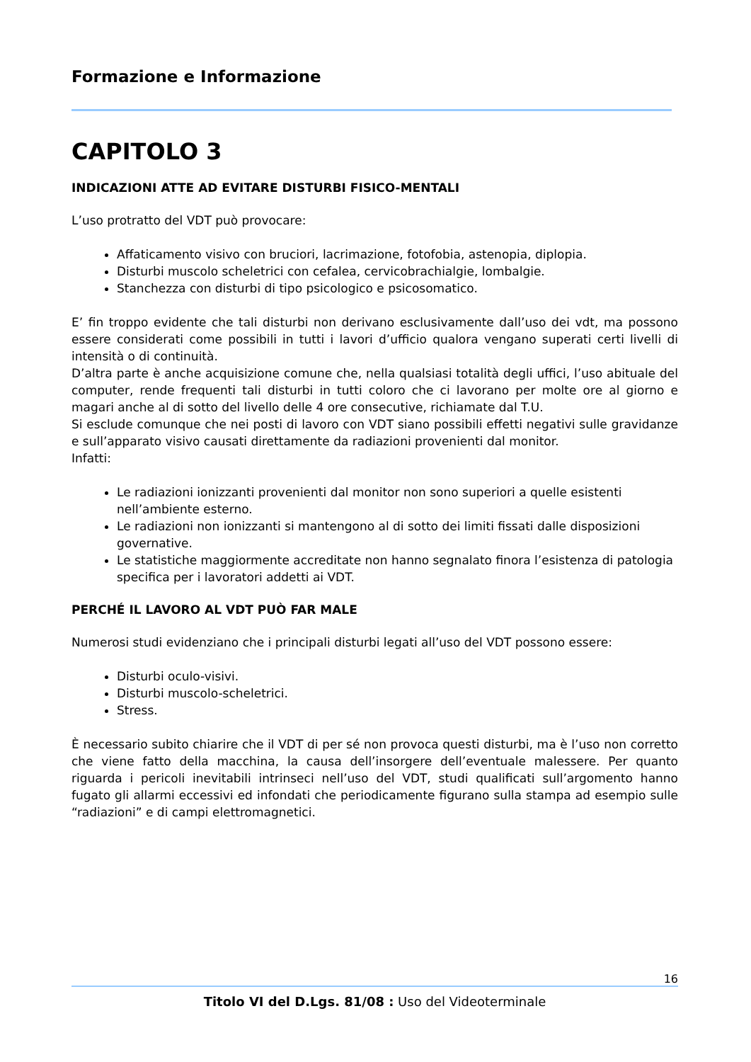Formazione e Informazione
CAPITOLO 3
INDICAZIONI ATTE AD EVITARE DISTURBI FISICO-MENTALI
L’uso protratto del VDT può provocare:
Affaticamento visivo con bruciori, lacrimazione, fotofobia, astenopia, diplopia.
Disturbi muscolo scheletrici con cefalea, cervicobrachialgie, lombalgie.
Stanchezza con disturbi di tipo psicologico e psicosomatico.
E’ fin troppo evidente che tali disturbi non derivano esclusivamente dall’uso dei vdt, ma possono essere considerati come possibili in tutti i lavori d’ufficio qualora vengano superati certi livelli di intensità o di continuità.
D’altra parte è anche acquisizione comune che, nella qualsiasi totalità degli uffici, l’uso abituale del computer, rende frequenti tali disturbi in tutti coloro che ci lavorano per molte ore al giorno e magari anche al di sotto del livello delle 4 ore consecutive, richiamate dal T.U.
Si esclude comunque che nei posti di lavoro con VDT siano possibili effetti negativi sulle gravidanze e sull’apparato visivo causati direttamente da radiazioni provenienti dal monitor.
Infatti:
Le radiazioni ionizzanti provenienti dal monitor non sono superiori a quelle esistenti nell’ambiente esterno.
Le radiazioni non ionizzanti si mantengono al di sotto dei limiti fissati dalle disposizioni governative.
Le statistiche maggiormente accreditate non hanno segnalato finora l’esistenza di patologia specifica per i lavoratori addetti ai VDT.
PERCHÉ IL LAVORO AL VDT PUÒ FAR MALE
Numerosi studi evidenziano che i principali disturbi legati all’uso del VDT possono essere:
Disturbi oculo-visivi.
Disturbi muscolo-scheletrici.
Stress.
È necessario subito chiarire che il VDT di per sé non provoca questi disturbi, ma è l’uso non corretto che viene fatto della macchina, la causa dell’insorgere dell’eventuale malessere. Per quanto riguarda i pericoli inevitabili intrinseci nell’uso del VDT, studi qualificati sull’argomento hanno fugato gli allarmi eccessivi ed infondati che periodicamente figurano sulla stampa ad esempio sulle “radiazioni” e di campi elettromagnetici.
16
Titolo VI del D.Lgs. 81/08 : Uso del Videoterminale